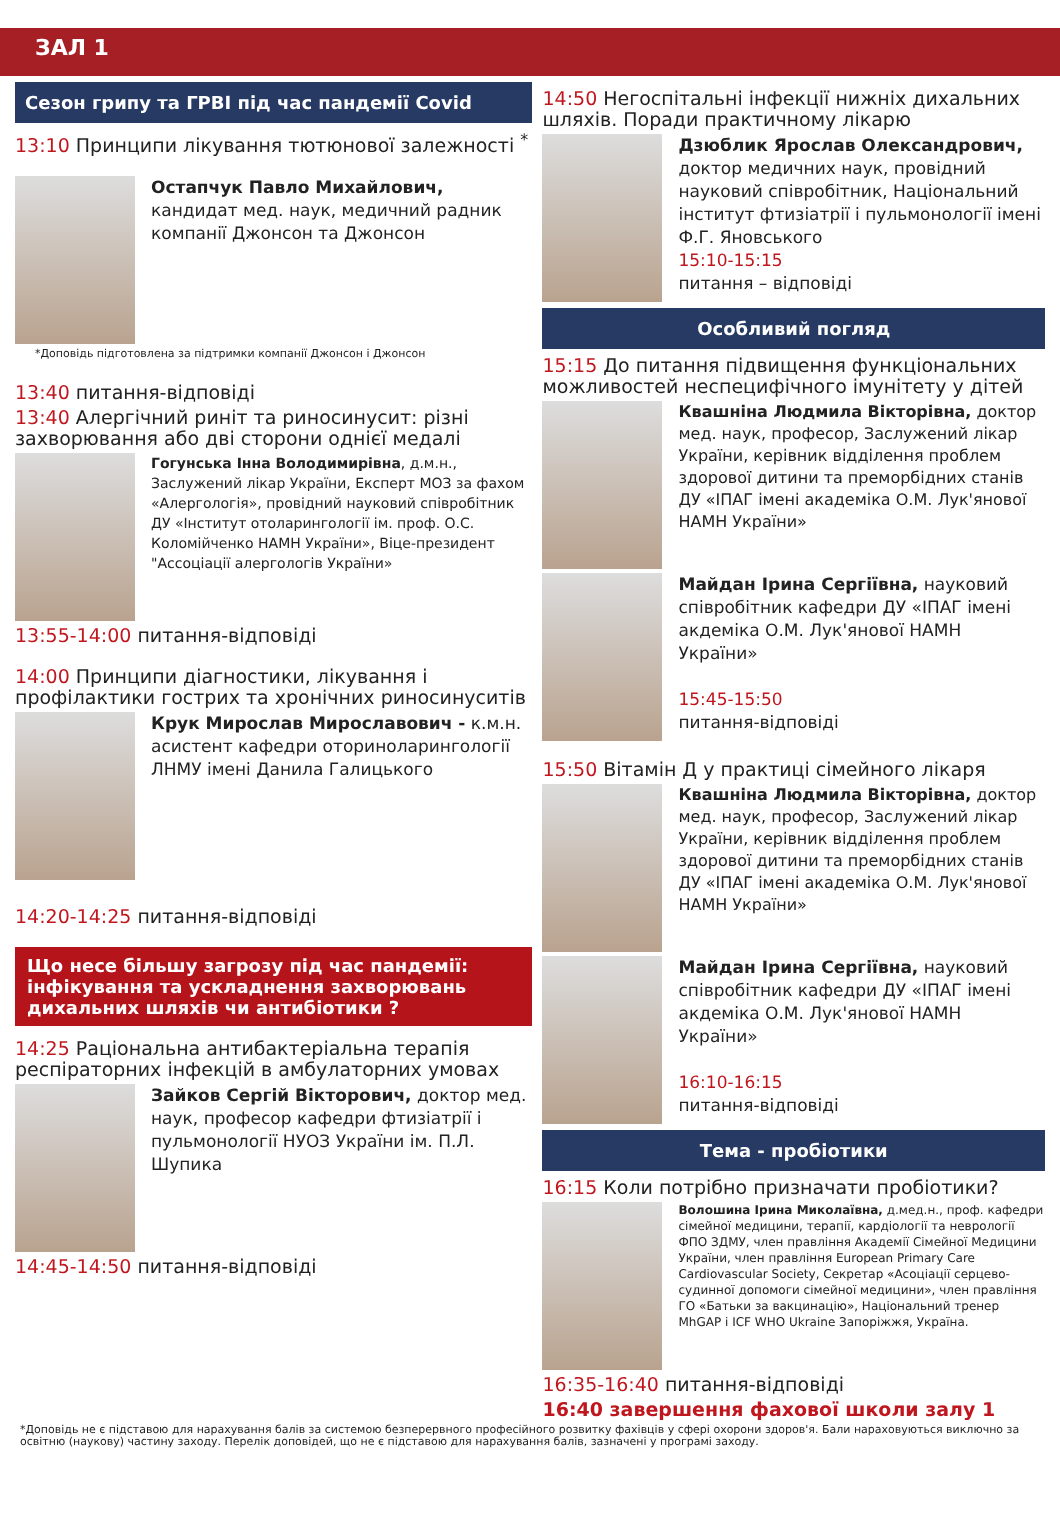ЗАЛ 1
Сезон грипу та ГРВІ під час пандемії Covid
13:10 Принципи лікування тютюнової залежності <sup>*</sup>
Остапчук Павло Михайлович, кандидат мед. наук, медичний радник компанії Джонсон та Джонсон
*Доповідь підготовлена за підтримки компанії Джонсон і Джонсон
13:40 питання-відповіді
13:40 Алергічний риніт та риносинусит: різні захворювання або дві сторони однієї медалі
Гогунська Інна Володимирівна, д.м.н., Заслужений лікар України, Експерт МОЗ за фахом «Алергологія», провідний науковий співробітник ДУ «Інститут отоларингології ім. проф. О.С. Коломійченко НАМН України», Віце-президент "Ассоціації алергологів України»
13:55-14:00 питання-відповіді
14:00 Принципи діагностики, лікування і профілактики гострих та хронічних риносинуситів
Крук Мирослав Мирославович - к.м.н. асистент кафедри оториноларингології ЛНМУ імені Данила Галицького
14:20-14:25 питання-відповіді
Що несе більшу загрозу під час пандемії: інфікування та ускладнення захворювань дихальних шляхів чи антибіотики ?
14:25 Раціональна антибактеріальна терапія респіраторних інфекцій в амбулаторних умовах
Зайков Сергій Вікторович, доктор мед. наук, професор кафедри фтизіатрії і пульмонології НУОЗ України ім. П.Л. Шупика
14:45-14:50 питання-відповіді
14:50 Негоспітальні інфекції нижніх дихальних шляхів. Поради практичному лікарю
Дзюблик Ярослав Олександрович, доктор медичних наук, провідний науковий співробітник, Національний інститут фтизіатрії і пульмонології імені Ф.Г. Яновського
15:10-15:15
питання – відповіді
Особливий погляд
15:15 До питання підвищення функціональних можливостей неспецифічного імунітету у дітей
Квашніна Людмила Вікторівна, доктор мед. наук, професор, Заслужений лікар України, керівник відділення проблем здорової дитини та преморбідних станів ДУ «ІПАГ імені академіка О.М. Лук'янової НАМН України»
Майдан Ірина Сергіївна, науковий співробітник кафедри ДУ «ІПАГ імені акдеміка О.М. Лук'янової НАМН України»
15:45-15:50
питання-відповіді
15:50 Вітамін Д у практиці сімейного лікаря
Квашніна Людмила Вікторівна, доктор мед. наук, професор, Заслужений лікар України, керівник відділення проблем здорової дитини та преморбідних станів ДУ «ІПАГ імені академіка О.М. Лук'янової НАМН України»
Майдан Ірина Сергіївна, науковий співробітник кафедри ДУ «ІПАГ імені акдеміка О.М. Лук'янової НАМН України»
16:10-16:15
питання-відповіді
Тема - пробіотики
16:15 Коли потрібно призначати пробіотики?
Волошина Ірина Миколаївна, д.мед.н., проф. кафедри сімейної медицини, терапії, кардіології та неврології ФПО ЗДМУ, член правління Академії Сімейної Медицини України, член правління European Primary Care Cardiovascular Society, Секретар «Асоціації серцево-судинної допомоги сімейної медицини», член правління ГО «Батьки за вакцинацію», Національний тренер MhGAP і ICF WHO Ukraine Запоріжжя, Україна.
16:35-16:40 питання-відповіді
16:40 завершення фахової школи залу 1
*Доповідь не є підставою для нарахування балів за системою безперервного професійного розвитку фахівців у сфері охорони здоров'я. Бали нараховуються виключно за освітню (наукову) частину заходу. Перелік доповідей, що не є підставою для нарахування балів, зазначені у програмі заходу.